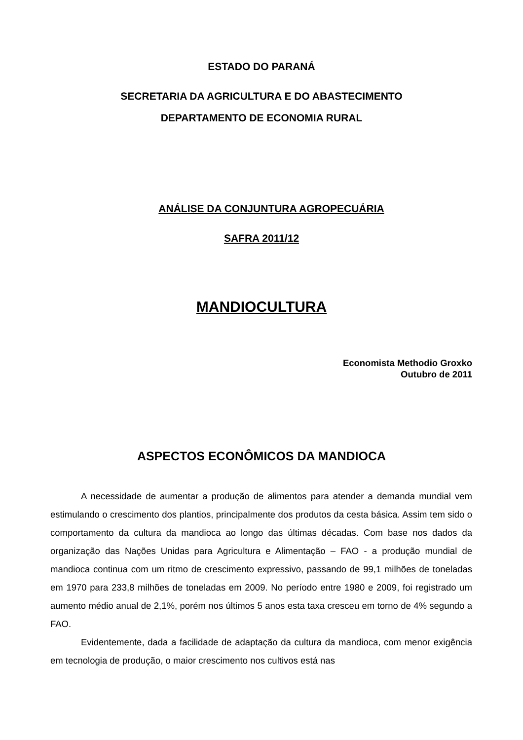ESTADO DO PARANÁ
SECRETARIA DA AGRICULTURA E DO ABASTECIMENTO
DEPARTAMENTO DE ECONOMIA RURAL
ANÁLISE DA CONJUNTURA AGROPECUÁRIA
SAFRA 2011/12
MANDIOCULTURA
Economista Methodio Groxko
Outubro de 2011
ASPECTOS ECONÔMICOS DA MANDIOCA
A necessidade de aumentar a produção de alimentos para atender a demanda mundial vem estimulando o crescimento dos plantios, principalmente dos produtos da cesta básica. Assim tem sido o comportamento da cultura da mandioca ao longo das últimas décadas. Com base nos dados da organização das Nações Unidas para Agricultura e Alimentação – FAO - a produção mundial de mandioca continua com um ritmo de crescimento expressivo, passando de 99,1 milhões de toneladas em 1970 para 233,8 milhões de toneladas em 2009. No período entre 1980 e 2009, foi registrado um aumento médio anual de 2,1%, porém nos últimos 5 anos esta taxa cresceu em torno de 4% segundo a FAO.
Evidentemente, dada a facilidade de adaptação da cultura da mandioca, com menor exigência em tecnologia de produção, o maior crescimento nos cultivos está nas